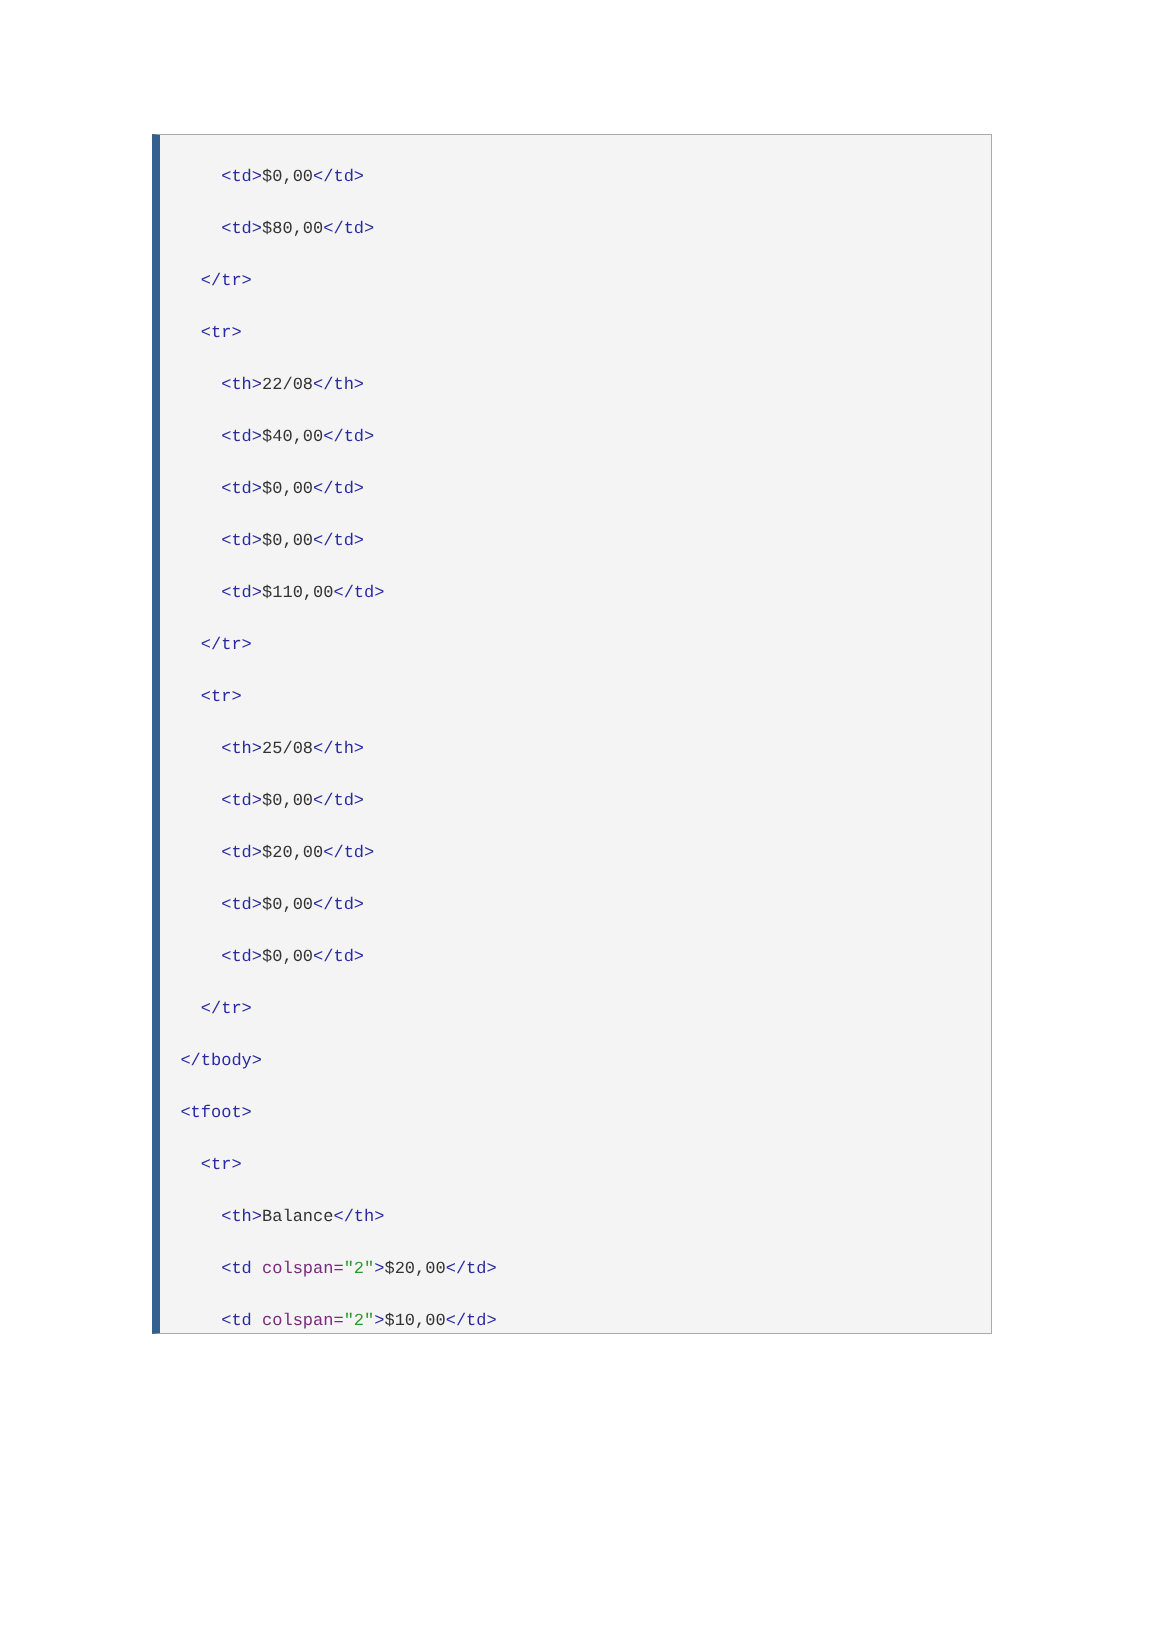<td>$0,00</td>
<td>$80,00</td>
</tr>
<tr>
<th>22/08</th>
<td>$40,00</td>
<td>$0,00</td>
<td>$0,00</td>
<td>$110,00</td>
</tr>
<tr>
<th>25/08</th>
<td>$0,00</td>
<td>$20,00</td>
<td>$0,00</td>
<td>$0,00</td>
</tr>
</tbody>
<tfoot>
<tr>
<th>Balance</th>
<td colspan="2">$20,00</td>
<td colspan="2">$10,00</td>